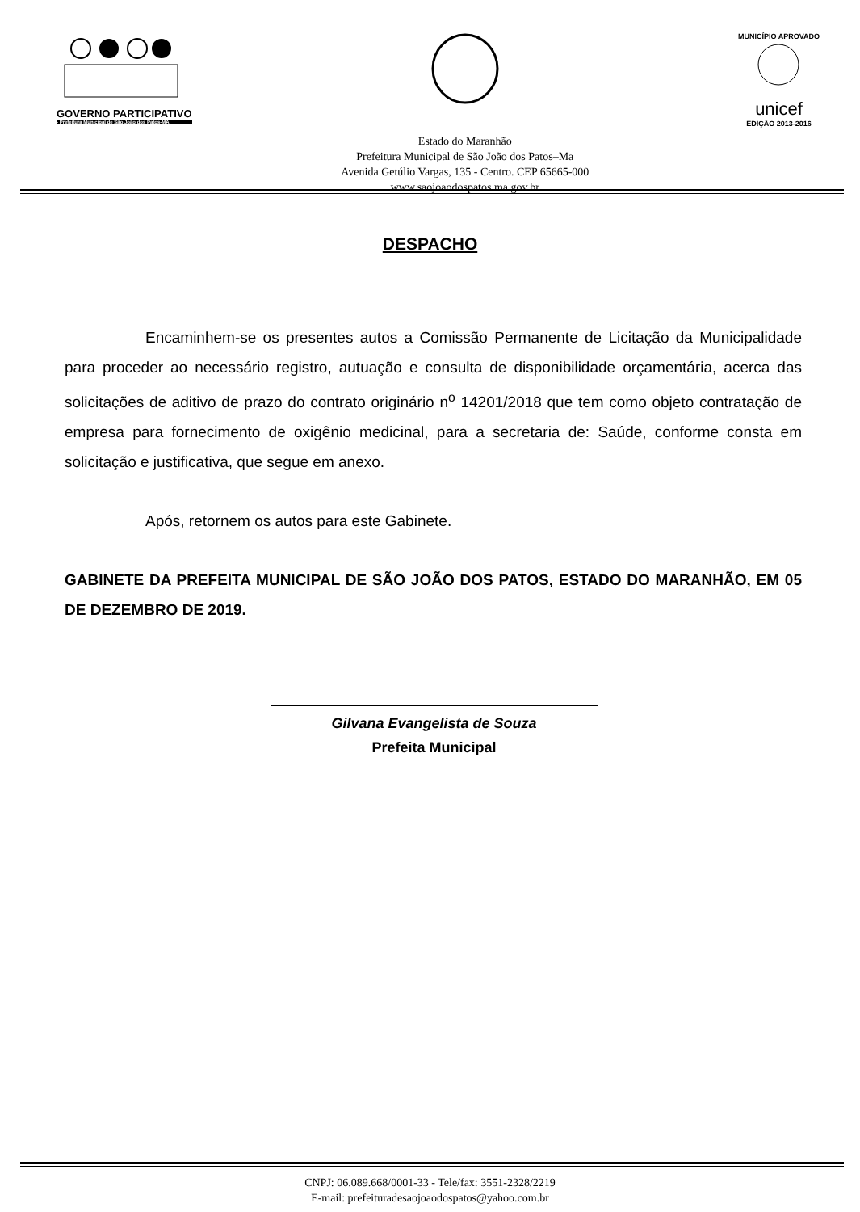GOVERNO PARTICIPATIVO
- Prefeitura Municipal de São João dos Patos-MA
Estado do Maranhão
Prefeitura Municipal de São João dos Patos–Ma
Avenida Getúlio Vargas, 135 - Centro. CEP 65665-000
www.saojoaodospatos.ma.gov.br
MUNICÍPIO APROVADO
unicef
EDIÇÃO 2013-2016
DESPACHO
Encaminhem-se os presentes autos a Comissão Permanente de Licitação da Municipalidade para proceder ao necessário registro, autuação e consulta de disponibilidade orçamentária, acerca das solicitações de aditivo de prazo do contrato originário n<sup>o</sup> 14201/2018 que tem como objeto contratação de empresa para fornecimento de oxigênio medicinal, para a secretaria de: Saúde, conforme consta em solicitação e justificativa, que segue em anexo.
Após, retornem os autos para este Gabinete.
GABINETE DA PREFEITA MUNICIPAL DE SÃO JOÃO DOS PATOS, ESTADO DO MARANHÃO, EM 05 DE DEZEMBRO DE 2019.
Gilvana Evangelista de Souza
Prefeita Municipal
CNPJ: 06.089.668/0001-33 - Tele/fax: 3551-2328/2219
E-mail: prefeituradesaojoaodospatos@yahoo.com.br